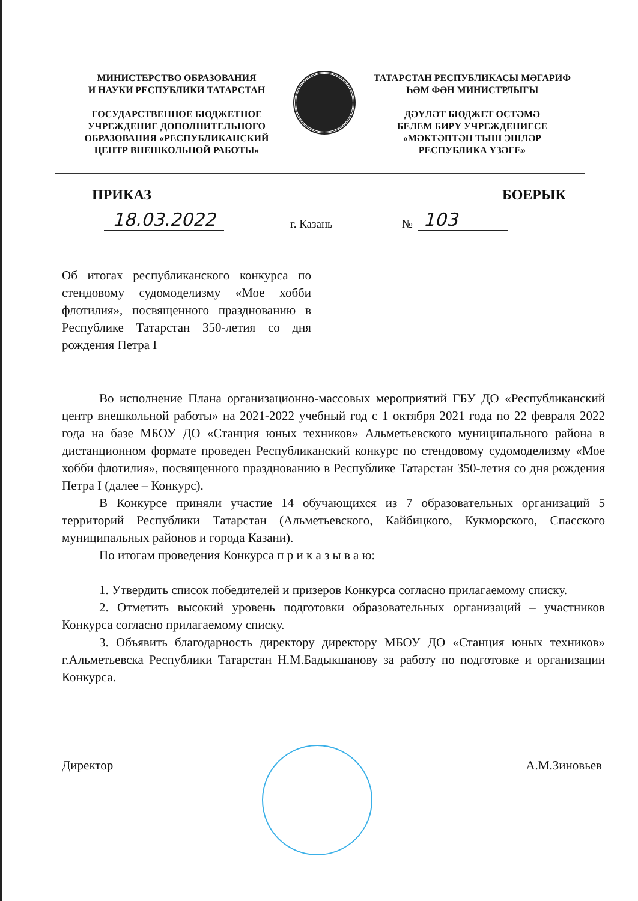МИНИСТЕРСТВО ОБРАЗОВАНИЯ
И НАУКИ РЕСПУБЛИКИ ТАТАРСТАН
ГОСУДАРСТВЕННОЕ БЮДЖЕТНОЕ
УЧРЕЖДЕНИЕ ДОПОЛНИТЕЛЬНОГО
ОБРАЗОВАНИЯ «РЕСПУБЛИКАНСКИЙ
ЦЕНТР ВНЕШКОЛЬНОЙ РАБОТЫ»
ТАТАРСТАН РЕСПУБЛИКАСЫ МӘГАРИФ
ҺӘМ ФӘН МИНИСТРЛЫГЫ
ДӘҮЛӘТ БЮДЖЕТ ӨСТӘМӘ
БЕЛЕМ БИРҮ УЧРЕЖДЕНИЕСЕ
«МӘКТӘПТӘН ТЫШ ЭШЛӘР
РЕСПУБЛИКА ҮЗӘГЕ»
ПРИКАЗ БОЕРЫК
18.03.2022 г. Казань № 103
Об итогах республиканского конкурса по стендовому судомоделизму «Мое хобби флотилия», посвященного празднованию в Республике Татарстан 350-летия со дня рождения Петра I
Во исполнение Плана организационно-массовых мероприятий ГБУ ДО «Республиканский центр внешкольной работы» на 2021-2022 учебный год с 1 октября 2021 года по 22 февраля 2022 года на базе МБОУ ДО «Станция юных техников» Альметьевского муниципального района в дистанционном формате проведен Республиканский конкурс по стендовому судомоделизму «Мое хобби флотилия», посвященного празднованию в Республике Татарстан 350-летия со дня рождения Петра I (далее – Конкурс).
В Конкурсе приняли участие 14 обучающихся из 7 образовательных организаций 5 территорий Республики Татарстан (Альметьевского, Кайбицкого, Кукморского, Спасского муниципальных районов и города Казани).
По итогам проведения Конкурса п р и к а з ы в а ю:
1. Утвердить список победителей и призеров Конкурса согласно прилагаемому списку.
2. Отметить высокий уровень подготовки образовательных организаций – участников Конкурса согласно прилагаемому списку.
3. Объявить благодарность директору директору МБОУ ДО «Станция юных техников» г.Альметьевска Республики Татарстан Н.М.Бадыкшанову за работу по подготовке и организации Конкурса.
Директор А.М.Зиновьев